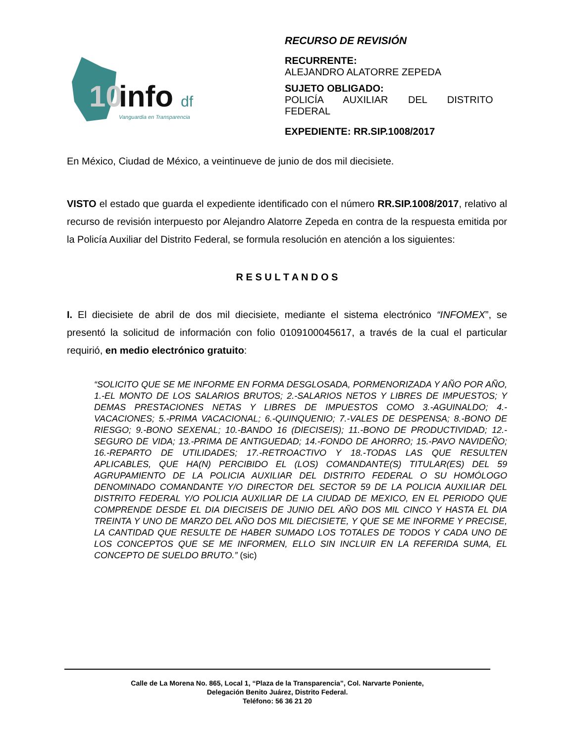10
info
df
Vanguardia en Transparencia
RECURSO DE REVISIÓN
RECURRENTE:
ALEJANDRO ALATORRE ZEPEDA
SUJETO OBLIGADO:
POLICÍA AUXILIAR DEL DISTRITO
FEDERAL
EXPEDIENTE: RR.SIP.1008/2017
En México, Ciudad de México, a veintinueve de junio de dos mil diecisiete.
VISTO el estado que guarda el expediente identificado con el número RR.SIP.1008/2017, relativo al recurso de revisión interpuesto por Alejandro Alatorre Zepeda en contra de la respuesta emitida por la Policía Auxiliar del Distrito Federal, se formula resolución en atención a los siguientes:
R E S U L T A N D O S
I. El diecisiete de abril de dos mil diecisiete, mediante el sistema electrónico “INFOMEX”, se presentó la solicitud de información con folio 0109100045617, a través de la cual el particular requirió, en medio electrónico gratuito:
“SOLICITO QUE SE ME INFORME EN FORMA DESGLOSADA, PORMENORIZADA Y AÑO POR AÑO, 1.-EL MONTO DE LOS SALARIOS BRUTOS; 2.-SALARIOS NETOS Y LIBRES DE IMPUESTOS; Y DEMAS PRESTACIONES NETAS Y LIBRES DE IMPUESTOS COMO 3.-AGUINALDO; 4.-VACACIONES; 5.-PRIMA VACACIONAL; 6.-QUINQUENIO; 7.-VALES DE DESPENSA; 8.-BONO DE RIESGO; 9.-BONO SEXENAL; 10.-BANDO 16 (DIECISEIS); 11.-BONO DE PRODUCTIVIDAD; 12.-SEGURO DE VIDA; 13.-PRIMA DE ANTIGUEDAD; 14.-FONDO DE AHORRO; 15.-PAVO NAVIDEÑO; 16.-REPARTO DE UTILIDADES; 17.-RETROACTIVO Y 18.-TODAS LAS QUE RESULTEN APLICABLES, QUE HA(N) PERCIBIDO EL (LOS) COMANDANTE(S) TITULAR(ES) DEL 59 AGRUPAMIENTO DE LA POLICIA AUXILIAR DEL DISTRITO FEDERAL O SU HOMÓLOGO DENOMINADO COMANDANTE Y/O DIRECTOR DEL SECTOR 59 DE LA POLICIA AUXILIAR DEL DISTRITO FEDERAL Y/O POLICIA AUXILIAR DE LA CIUDAD DE MEXICO, EN EL PERIODO QUE COMPRENDE DESDE EL DIA DIECISEIS DE JUNIO DEL AÑO DOS MIL CINCO Y HASTA EL DIA TREINTA Y UNO DE MARZO DEL AÑO DOS MIL DIECISIETE, Y QUE SE ME INFORME Y PRECISE, LA CANTIDAD QUE RESULTE DE HABER SUMADO LOS TOTALES DE TODOS Y CADA UNO DE LOS CONCEPTOS QUE SE ME INFORMEN, ELLO SIN INCLUIR EN LA REFERIDA SUMA, EL CONCEPTO DE SUELDO BRUTO.” (sic)
Calle de La Morena No. 865, Local 1, “Plaza de la Transparencia”, Col. Narvarte Poniente,
Delegación Benito Juárez, Distrito Federal.
Teléfono: 56 36 21 20